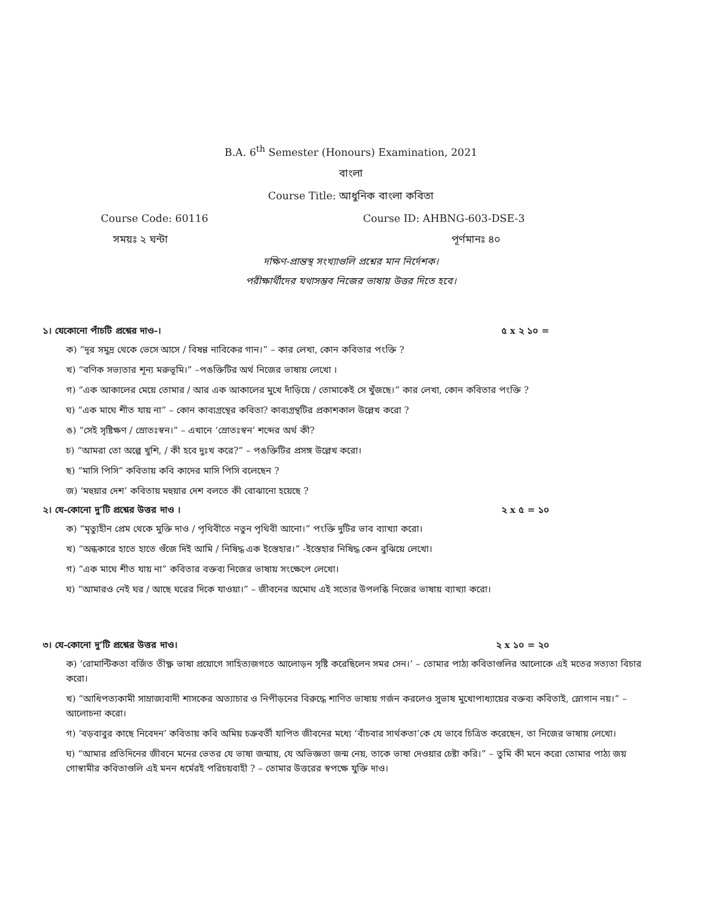B.A. 6<sup>th</sup> Semester (Honours) Examination, 2021
বাংলা
Course Title: আধুনিক বাংলা কবিতা
Course Code: 60116 Course ID: AHBNG-603-DSE-3
সময়ঃ ২ ঘন্টা পূর্ণমানঃ ৪০
দক্ষিণ-প্রান্তস্থ সংখ্যাগুলি প্রশ্নের মান নির্দেশক।
পরীক্ষার্থীদের যথাসম্ভব নিজের ভাষায় উত্তর দিতে হবে।
১। যেকোনো পাঁচটি প্রশ্নের দাও-। ৫ x ২ ১০ =
ক) “দূর সমুদ্র থেকে ভেসে আসে / বিষণ্ণ নাবিকের গান।” – কার লেখা, কোন কবিতার পংক্তি ?
খ) “বণিক সভ্যতার শূন্য মরুভূমি।” –পঙক্তিটির অর্থ নিজের ভাষায় লেখো ।
গ) “এক আকালের মেয়ে তোমার / আর এক আকালের মুখে দাঁড়িয়ে / তোমাকেই সে খুঁজছে।” কার লেখা, কোন কবিতার পংক্তি ?
ঘ) “এক মাঘে শীত যায় না” – কোন কাব্যগ্রন্থের কবিতা? কাব্যগ্রন্থটির প্রকাশকাল উল্লেখ করো ?
ঙ) “সেই সৃষ্টিক্ষণ / স্রোতঃস্বন।” – এখানে ‘স্রোতঃস্বন’ শব্দের অর্থ কী?
চ) “আমরা তো অল্পে খুশি, / কী হবে দুঃখ করে?” – পঙক্তিটির প্রসঙ্গ উল্লেখ করো।
ছ) “মাসি পিসি” কবিতায় কবি কাদের মাসি পিসি বলেছেন ?
জ) ‘মহুয়ার দেশ’ কবিতায় মহুয়ার দেশ বলতে কী বোঝানো হয়েছে ?
২। যে-কোনো দু’টি প্রশ্নের উত্তর দাও । ২ x ৫ = ১০
ক) “মৃত্যুহীন প্রেম থেকে মুক্তি দাও / পৃথিবীতে নতুন পৃথিবী আনো।” পংক্তি দুটির ভাব ব্যাখ্যা করো।
খ) “অন্ধকারে হাতে হাতে গুঁজে দিই আমি / নিষিদ্ধ এক ইস্তেহার।” -ইস্তেহার নিষিদ্ধ কেন বুঝিয়ে লেখো।
গ) “এক মাঘে শীত যায় না” কবিতার বক্তব্য নিজের ভাষায় সংক্ষেপে লেখো।
ঘ) “আমারও নেই ঘর / আছে ঘরের দিকে যাওয়া।” – জীবনের অমোঘ এই সত্যের উপলব্ধি নিজের ভাষায় ব্যাখ্যা করো।
৩। যে-কোনো দু’টি প্রশ্নের উত্তর দাও। ২ x ১০ = ২০
ক) ‘রোমান্টিকতা বর্জিত তীক্ষ্ণ ভাষা প্রয়োগে সাহিত্যজগতে আলোড়ন সৃষ্টি করেছিলেন সমর সেন।’ – তোমার পাঠ্য কবিতাগুলির আলোকে এই মতের সত্যতা বিচার করো।
খ) “আধিপত্যকামী সাম্রাজ্যবাদী শাসকের অত্যাচার ও নিপীড়নের বিরুদ্ধে শাণিত ভাষায় গর্জন করলেও সুভাষ মুখোপাধ্যায়ের বক্তব্য কবিতাই, স্লোগান নয়।” – আলোচনা করো।
গ) ‘বড়বাবুর কাছে নিবেদন’ কবিতায় কবি অমিয় চক্রবর্তী যাপিত জীবনের মধ্যে ‘বাঁচবার সার্থকতা’কে যে ভাবে চিত্রিত করেছেন, তা নিজের ভাষায় লেখো।
ঘ) “আমার প্রতিদিনের জীবনে মনের ভেতর যে ভাষা জন্মায়, যে অভিজ্ঞতা জন্ম নেয়, তাকে ভাষা দেওয়ার চেষ্টা করি।” – তুমি কী মনে করো তোমার পাঠ্য জয় গোস্বামীর কবিতাগুলি এই মনন ধর্মেরই পরিচয়বাহী ? – তোমার উত্তরের স্বপক্ষে যুক্তি দাও।